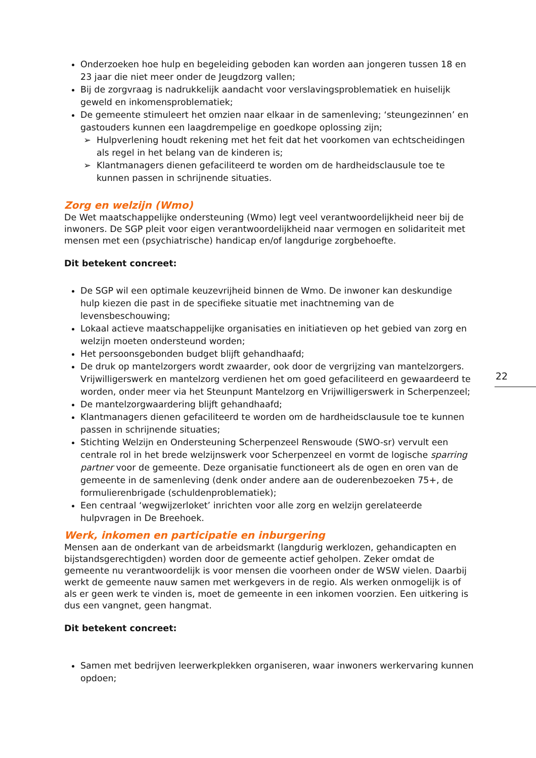Onderzoeken hoe hulp en begeleiding geboden kan worden aan jongeren tussen 18 en 23 jaar die niet meer onder de Jeugdzorg vallen;
Bij de zorgvraag is nadrukkelijk aandacht voor verslavingsproblematiek en huiselijk geweld en inkomensproblematiek;
De gemeente stimuleert het omzien naar elkaar in de samenleving; ‘steungezinnen’ en gastouders kunnen een laagdrempelige en goedkope oplossing zijn;
Hulpverlening houdt rekening met het feit dat het voorkomen van echtscheidingen als regel in het belang van de kinderen is;
Klantmanagers dienen gefaciliteerd te worden om de hardheidsclausule toe te kunnen passen in schrijnende situaties.
Zorg en welzijn (Wmo)
De Wet maatschappelijke ondersteuning (Wmo) legt veel verantwoordelijkheid neer bij de inwoners. De SGP pleit voor eigen verantwoordelijkheid naar vermogen en solidariteit met mensen met een (psychiatrische) handicap en/of langdurige zorgbehoefte.
Dit betekent concreet:
De SGP wil een optimale keuzevrijheid binnen de Wmo. De inwoner kan deskundige hulp kiezen die past in de specifieke situatie met inachtneming van de levensbeschouwing;
Lokaal actieve maatschappelijke organisaties en initiatieven op het gebied van zorg en welzijn moeten ondersteund worden;
Het persoonsgebonden budget blijft gehandhaafd;
De druk op mantelzorgers wordt zwaarder, ook door de vergrijzing van mantelzorgers. Vrijwilligerswerk en mantelzorg verdienen het om goed gefaciliteerd en gewaardeerd te worden, onder meer via het Steunpunt Mantelzorg en Vrijwilligerswerk in Scherpenzeel;
De mantelzorgwaardering blijft gehandhaafd;
Klantmanagers dienen gefaciliteerd te worden om de hardheidsclausule toe te kunnen passen in schrijnende situaties;
Stichting Welzijn en Ondersteuning Scherpenzeel Renswoude (SWO-sr) vervult een centrale rol in het brede welzijnswerk voor Scherpenzeel en vormt de logische sparring partner voor de gemeente. Deze organisatie functioneert als de ogen en oren van de gemeente in de samenleving (denk onder andere aan de ouderenbezoeken 75+, de formulierenbrigade (schuldenproblematiek);
Een centraal ‘wegwijzerloket’ inrichten voor alle zorg en welzijn gerelateerde hulpvragen in De Breehoek.
Werk, inkomen en participatie en inburgering
Mensen aan de onderkant van de arbeidsmarkt (langdurig werklozen, gehandicapten en bijstandsgerechtigden) worden door de gemeente actief geholpen. Zeker omdat de gemeente nu verantwoordelijk is voor mensen die voorheen onder de WSW vielen. Daarbij werkt de gemeente nauw samen met werkgevers in de regio. Als werken onmogelijk is of als er geen werk te vinden is, moet de gemeente in een inkomen voorzien. Een uitkering is dus een vangnet, geen hangmat.
Dit betekent concreet:
Samen met bedrijven leerwerkplekken organiseren, waar inwoners werkervaring kunnen opdoen;
22